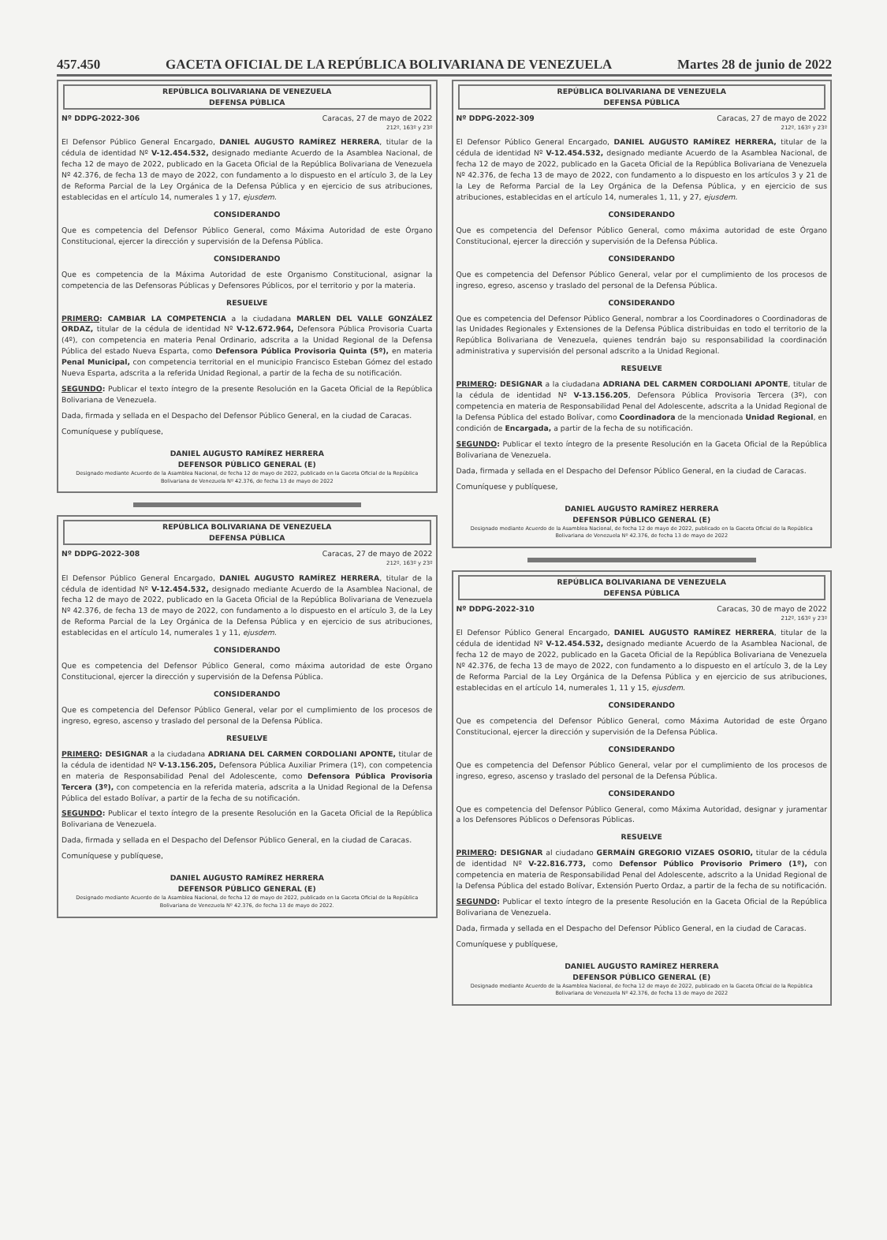457.450 GACETA OFICIAL DE LA REPÚBLICA BOLIVARIANA DE VENEZUELA Martes 28 de junio de 2022
REPÚBLICA BOLIVARIANA DE VENEZUELA
DEFENSA PÚBLICA
Nº DDPG-2022-306 Caracas, 27 de mayo de 2022
212º, 163º y 23º
El Defensor Público General Encargado, DANIEL AUGUSTO RAMÍREZ HERRERA, titular de la cédula de identidad Nº V-12.454.532, designado mediante Acuerdo de la Asamblea Nacional, de fecha 12 de mayo de 2022, publicado en la Gaceta Oficial de la República Bolivariana de Venezuela Nº 42.376, de fecha 13 de mayo de 2022, con fundamento a lo dispuesto en el artículo 3, de la Ley de Reforma Parcial de la Ley Orgánica de la Defensa Pública y en ejercicio de sus atribuciones, establecidas en el artículo 14, numerales 1 y 17, ejusdem.
CONSIDERANDO
Que es competencia del Defensor Público General, como Máxima Autoridad de este Órgano Constitucional, ejercer la dirección y supervisión de la Defensa Pública.
CONSIDERANDO
Que es competencia de la Máxima Autoridad de este Organismo Constitucional, asignar la competencia de las Defensoras Públicas y Defensores Públicos, por el territorio y por la materia.
RESUELVE
PRIMERO: CAMBIAR LA COMPETENCIA a la ciudadana MARLEN DEL VALLE GONZÁLEZ ORDAZ, titular de la cédula de identidad Nº V-12.672.964, Defensora Pública Provisoria Cuarta (4º), con competencia en materia Penal Ordinario, adscrita a la Unidad Regional de la Defensa Pública del estado Nueva Esparta, como Defensora Pública Provisoria Quinta (5º), en materia Penal Municipal, con competencia territorial en el municipio Francisco Esteban Gómez del estado Nueva Esparta, adscrita a la referida Unidad Regional, a partir de la fecha de su notificación.
SEGUNDO: Publicar el texto íntegro de la presente Resolución en la Gaceta Oficial de la República Bolivariana de Venezuela.
Dada, firmada y sellada en el Despacho del Defensor Público General, en la ciudad de Caracas.
Comuníquese y publíquese,
DANIEL AUGUSTO RAMÍREZ HERRERA
DEFENSOR PÚBLICO GENERAL (E)
Designado mediante Acuerdo de la Asamblea Nacional, de fecha 12 de mayo de 2022, publicado en la Gaceta Oficial de la República Bolivariana de Venezuela Nº 42.376, de fecha 13 de mayo de 2022
REPÚBLICA BOLIVARIANA DE VENEZUELA
DEFENSA PÚBLICA
Nº DDPG-2022-308 Caracas, 27 de mayo de 2022
212º, 163º y 23º
El Defensor Público General Encargado, DANIEL AUGUSTO RAMÍREZ HERRERA, titular de la cédula de identidad Nº V-12.454.532, designado mediante Acuerdo de la Asamblea Nacional, de fecha 12 de mayo de 2022, publicado en la Gaceta Oficial de la República Bolivariana de Venezuela Nº 42.376, de fecha 13 de mayo de 2022, con fundamento a lo dispuesto en el artículo 3, de la Ley de Reforma Parcial de la Ley Orgánica de la Defensa Pública y en ejercicio de sus atribuciones, establecidas en el artículo 14, numerales 1 y 11, ejusdem.
CONSIDERANDO
Que es competencia del Defensor Público General, como máxima autoridad de este Órgano Constitucional, ejercer la dirección y supervisión de la Defensa Pública.
CONSIDERANDO
Que es competencia del Defensor Público General, velar por el cumplimiento de los procesos de ingreso, egreso, ascenso y traslado del personal de la Defensa Pública.
RESUELVE
PRIMERO: DESIGNAR a la ciudadana ADRIANA DEL CARMEN CORDOLIANI APONTE, titular de la cédula de identidad Nº V-13.156.205, Defensora Pública Auxiliar Primera (1º), con competencia en materia de Responsabilidad Penal del Adolescente, como Defensora Pública Provisoria Tercera (3º), con competencia en la referida materia, adscrita a la Unidad Regional de la Defensa Pública del estado Bolívar, a partir de la fecha de su notificación.
SEGUNDO: Publicar el texto íntegro de la presente Resolución en la Gaceta Oficial de la República Bolivariana de Venezuela.
Dada, firmada y sellada en el Despacho del Defensor Público General, en la ciudad de Caracas.
Comuníquese y publíquese,
DANIEL AUGUSTO RAMÍREZ HERRERA
DEFENSOR PÚBLICO GENERAL (E)
Designado mediante Acuerdo de la Asamblea Nacional, de fecha 12 de mayo de 2022, publicado en la Gaceta Oficial de la República Bolivariana de Venezuela Nº 42.376, de fecha 13 de mayo de 2022.
REPÚBLICA BOLIVARIANA DE VENEZUELA
DEFENSA PÚBLICA
Nº DDPG-2022-309 Caracas, 27 de mayo de 2022
212º, 163º y 23º
El Defensor Público General Encargado, DANIEL AUGUSTO RAMÍREZ HERRERA, titular de la cédula de identidad Nº V-12.454.532, designado mediante Acuerdo de la Asamblea Nacional, de fecha 12 de mayo de 2022, publicado en la Gaceta Oficial de la República Bolivariana de Venezuela Nº 42.376, de fecha 13 de mayo de 2022, con fundamento a lo dispuesto en los artículos 3 y 21 de la Ley de Reforma Parcial de la Ley Orgánica de la Defensa Pública, y en ejercicio de sus atribuciones, establecidas en el artículo 14, numerales 1, 11, y 27, ejusdem.
CONSIDERANDO
Que es competencia del Defensor Público General, como máxima autoridad de este Órgano Constitucional, ejercer la dirección y supervisión de la Defensa Pública.
CONSIDERANDO
Que es competencia del Defensor Público General, velar por el cumplimiento de los procesos de ingreso, egreso, ascenso y traslado del personal de la Defensa Pública.
CONSIDERANDO
Que es competencia del Defensor Público General, nombrar a los Coordinadores o Coordinadoras de las Unidades Regionales y Extensiones de la Defensa Pública distribuidas en todo el territorio de la República Bolivariana de Venezuela, quienes tendrán bajo su responsabilidad la coordinación administrativa y supervisión del personal adscrito a la Unidad Regional.
RESUELVE
PRIMERO: DESIGNAR a la ciudadana ADRIANA DEL CARMEN CORDOLIANI APONTE, titular de la cédula de identidad Nº V-13.156.205, Defensora Pública Provisoria Tercera (3º), con competencia en materia de Responsabilidad Penal del Adolescente, adscrita a la Unidad Regional de la Defensa Pública del estado Bolívar, como Coordinadora de la mencionada Unidad Regional, en condición de Encargada, a partir de la fecha de su notificación.
SEGUNDO: Publicar el texto íntegro de la presente Resolución en la Gaceta Oficial de la República Bolivariana de Venezuela.
Dada, firmada y sellada en el Despacho del Defensor Público General, en la ciudad de Caracas.
Comuníquese y publíquese,
DANIEL AUGUSTO RAMÍREZ HERRERA
DEFENSOR PÚBLICO GENERAL (E)
Designado mediante Acuerdo de la Asamblea Nacional, de fecha 12 de mayo de 2022, publicado en la Gaceta Oficial de la República Bolivariana de Venezuela Nº 42.376, de fecha 13 de mayo de 2022
REPÚBLICA BOLIVARIANA DE VENEZUELA
DEFENSA PÚBLICA
Nº DDPG-2022-310 Caracas, 30 de mayo de 2022
212º, 163º y 23º
El Defensor Público General Encargado, DANIEL AUGUSTO RAMÍREZ HERRERA, titular de la cédula de identidad Nº V-12.454.532, designado mediante Acuerdo de la Asamblea Nacional, de fecha 12 de mayo de 2022, publicado en la Gaceta Oficial de la República Bolivariana de Venezuela Nº 42.376, de fecha 13 de mayo de 2022, con fundamento a lo dispuesto en el artículo 3, de la Ley de Reforma Parcial de la Ley Orgánica de la Defensa Pública y en ejercicio de sus atribuciones, establecidas en el artículo 14, numerales 1, 11 y 15, ejusdem.
CONSIDERANDO
Que es competencia del Defensor Público General, como Máxima Autoridad de este Órgano Constitucional, ejercer la dirección y supervisión de la Defensa Pública.
CONSIDERANDO
Que es competencia del Defensor Público General, velar por el cumplimiento de los procesos de ingreso, egreso, ascenso y traslado del personal de la Defensa Pública.
CONSIDERANDO
Que es competencia del Defensor Público General, como Máxima Autoridad, designar y juramentar a los Defensores Públicos o Defensoras Públicas.
RESUELVE
PRIMERO: DESIGNAR al ciudadano GERMAÍN GREGORIO VIZAES OSORIO, titular de la cédula de identidad Nº V-22.816.773, como Defensor Público Provisorio Primero (1º), con competencia en materia de Responsabilidad Penal del Adolescente, adscrito a la Unidad Regional de la Defensa Pública del estado Bolívar, Extensión Puerto Ordaz, a partir de la fecha de su notificación.
SEGUNDO: Publicar el texto íntegro de la presente Resolución en la Gaceta Oficial de la República Bolivariana de Venezuela.
Dada, firmada y sellada en el Despacho del Defensor Público General, en la ciudad de Caracas.
Comuníquese y publíquese,
DANIEL AUGUSTO RAMÍREZ HERRERA
DEFENSOR PÚBLICO GENERAL (E)
Designado mediante Acuerdo de la Asamblea Nacional, de fecha 12 de mayo de 2022, publicado en la Gaceta Oficial de la República Bolivariana de Venezuela Nº 42.376, de fecha 13 de mayo de 2022